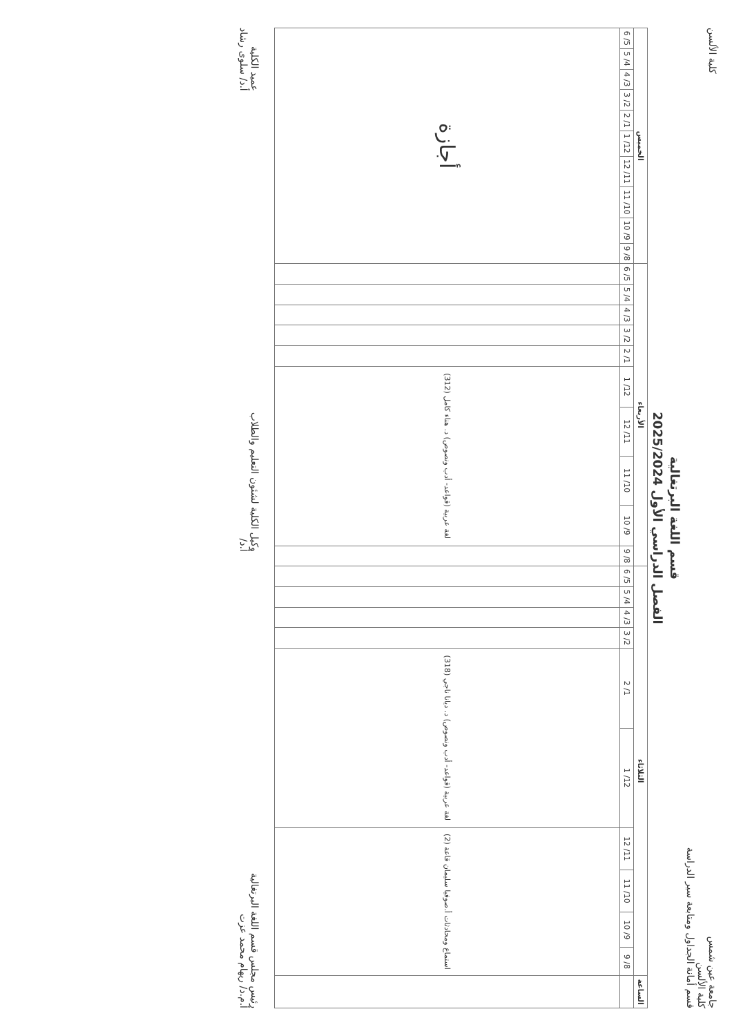جامعة عين شمس
كلية الألسن
قسم أمانة الجداول ومتابعة سير الدراسة
كلية الألسن
قسم اللغة البرتغالية
الفصل الدراسي الأول 2025/2024
| الساعة | الثلاثاء | | | | | | | | | | الأربعاء | | | | | | | | | | الخميس | | | | | | | | | |
| --- | --- | --- | --- | --- | --- | --- | --- | --- | --- | --- | --- | --- | --- | --- | --- | --- | --- | --- | --- | --- | --- | --- | --- | --- | --- | --- | --- | --- | --- | --- |
| | 8/ 9 | 9/ 10 | 10/ 11 | 11/ 12 | 12/ 1 | 1/ 2 | 2/ 3 | 3/ 4 | 4/ 5 | 5/ 6 | 8/ 9 | 9/ 10 | 10/ 11 | 11/ 12 | 12/ 1 | 1/ 2 | 2/ 3 | 3/ 4 | 4/ 5 | 5/ 6 | 8/ 9 | 9/ 10 | 10/ 11 | 11/ 12 | 12/ 1 | 1/ 2 | 2/ 3 | 3/ 4 | 4/ 5 | 5/ 6 |
| | استماع ومحادثات أ.صوفيا سليمان قاعة (2) | | | | لغة عربية (قواعد- أدب ونصوص) د. ديانا ناجي (318) | | | | | | | لغة عربية (قواعد- أدب ونصوص) د. هناء كامل (312) | | | | | | | | | أجازة | | | | | | | | | |
رئيس مجلس قسم اللغة البرتغالية
أ.م.د/ ريهام محمد عزت
وكيل الكلية لشئون التعليم والطلاب
أ.د/
عميد الكلية
أ.د/ سلوى رشاد